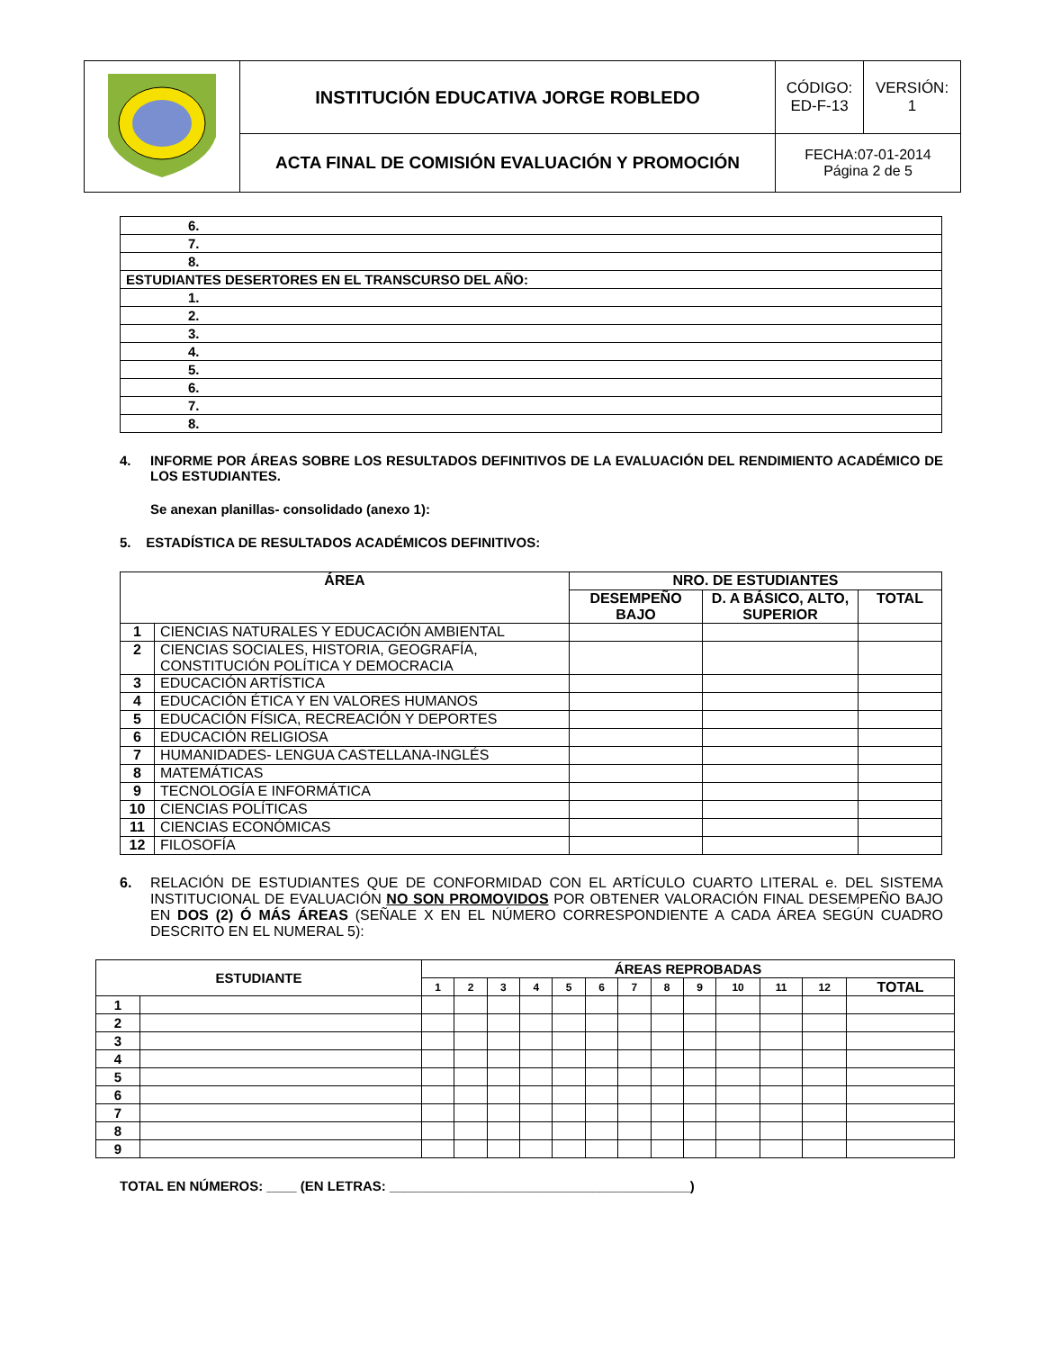| | INSTITUCIÓN EDUCATIVA JORGE ROBLEDO | CÓDIGO: ED-F-13 | VERSIÓN: 1 |
| | ACTA FINAL DE COMISIÓN EVALUACIÓN Y PROMOCIÓN | FECHA:07-01-2014 Página 2 de 5 | |
| 6. |
| 7. |
| 8. |
| ESTUDIANTES DESERTORES EN EL TRANSCURSO DEL AÑO: |
| 1. |
| 2. |
| 3. |
| 4. |
| 5. |
| 6. |
| 7. |
| 8. |
4. INFORME POR ÁREAS SOBRE LOS RESULTADOS DEFINITIVOS DE LA EVALUACIÓN DEL RENDIMIENTO ACADÉMICO DE LOS ESTUDIANTES.
Se anexan planillas- consolidado (anexo 1):
5. ESTADÍSTICA DE RESULTADOS ACADÉMICOS DEFINITIVOS:
| ÁREA | | NRO. DE ESTUDIANTES | | |
| --- | --- | --- | --- | --- |
| | | DESEMPEÑO BAJO | D. A BÁSICO, ALTO, SUPERIOR | TOTAL |
| 1 | CIENCIAS NATURALES Y EDUCACIÓN AMBIENTAL | | | |
| 2 | CIENCIAS SOCIALES, HISTORIA, GEOGRAFÍA, CONSTITUCIÓN POLÍTICA Y DEMOCRACIA | | | |
| 3 | EDUCACIÓN ARTÍSTICA | | | |
| 4 | EDUCACIÓN ÉTICA Y EN VALORES HUMANOS | | | |
| 5 | EDUCACIÓN FÍSICA, RECREACIÓN Y DEPORTES | | | |
| 6 | EDUCACIÓN RELIGIOSA | | | |
| 7 | HUMANIDADES- LENGUA CASTELLANA-INGLÉS | | | |
| 8 | MATEMÁTICAS | | | |
| 9 | TECNOLOGÍA E INFORMÁTICA | | | |
| 10 | CIENCIAS POLÍTICAS | | | |
| 11 | CIENCIAS ECONÓMICAS | | | |
| 12 | FILOSOFÍA | | | |
6. RELACIÓN DE ESTUDIANTES QUE DE CONFORMIDAD CON EL ARTÍCULO CUARTO LITERAL e. DEL SISTEMA INSTITUCIONAL DE EVALUACIÓN NO SON PROMOVIDOS POR OBTENER VALORACIÓN FINAL DESEMPEÑO BAJO EN DOS (2) Ó MÁS ÁREAS (SEÑALE X EN EL NÚMERO CORRESPONDIENTE A CADA ÁREA SEGÚN CUADRO DESCRITO EN EL NUMERAL 5):
| ESTUDIANTE | | ÁREAS REPROBADAS | | | | | | | | | | | | |
| --- | --- | --- | --- | --- | --- | --- | --- | --- | --- | --- | --- | --- | --- | --- |
| | | 1 | 2 | 3 | 4 | 5 | 6 | 7 | 8 | 9 | 10 | 11 | 12 | TOTAL |
| 1 | | | | | | | | | | | | | | |
| 2 | | | | | | | | | | | | | | |
| 3 | | | | | | | | | | | | | | |
| 4 | | | | | | | | | | | | | | |
| 5 | | | | | | | | | | | | | | |
| 6 | | | | | | | | | | | | | | |
| 7 | | | | | | | | | | | | | | |
| 8 | | | | | | | | | | | | | | |
| 9 | | | | | | | | | | | | | | |
TOTAL EN NÚMEROS: ____ (EN LETRAS: ________________________________________)